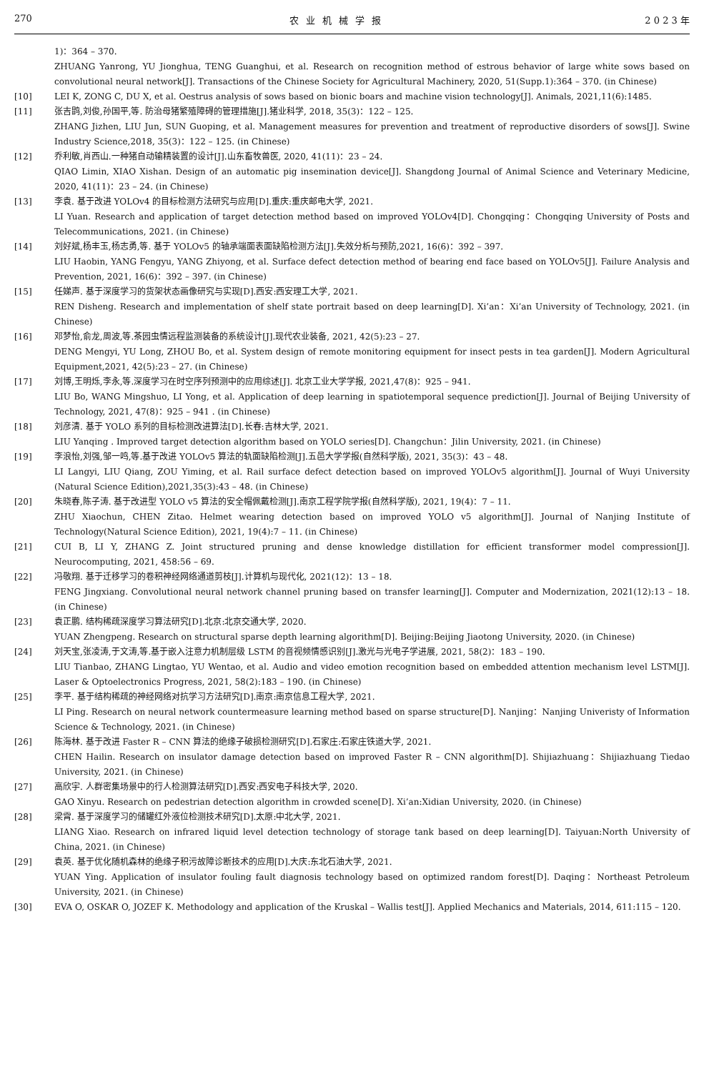270 农业机械学报 2 0 2 3 年
1)：364 – 370.
ZHUANG Yanrong, YU Jionghua, TENG Guanghui, et al. Research on recognition method of estrous behavior of large white sows based on convolutional neural network[J]. Transactions of the Chinese Society for Agricultural Machinery, 2020, 51(Supp.1):364 – 370. (in Chinese)
[10] LEI K, ZONG C, DU X, et al. Oestrus analysis of sows based on bionic boars and machine vision technology[J]. Animals, 2021,11(6):1485.
[11] 张吉鹍,刘俊,孙国平,等. 防治母猪繁殖障碍的管理措施[J].猪业科学, 2018, 35(3)：122 – 125.
ZHANG Jizhen, LIU Jun, SUN Guoping, et al. Management measures for prevention and treatment of reproductive disorders of sows[J]. Swine Industry Science,2018, 35(3)：122 – 125. (in Chinese)
[12] 乔利敏,肖西山.一种猪自动输精装置的设计[J].山东畜牧兽医, 2020, 41(11)：23 – 24.
QIAO Limin, XIAO Xishan. Design of an automatic pig insemination device[J]. Shangdong Journal of Animal Science and Veterinary Medicine, 2020, 41(11)：23 – 24. (in Chinese)
[13] 李袁. 基于改进 YOLOv4 的目标检测方法研究与应用[D].重庆:重庆邮电大学, 2021.
LI Yuan. Research and application of target detection method based on improved YOLOv4[D]. Chongqing：Chongqing University of Posts and Telecommunications, 2021. (in Chinese)
[14] 刘好斌,杨丰玉,杨志勇,等. 基于 YOLOv5 的轴承端面表面缺陷检测方法[J].失效分析与预防,2021, 16(6)：392 – 397.
LIU Haobin, YANG Fengyu, YANG Zhiyong, et al. Surface defect detection method of bearing end face based on YOLOv5[J]. Failure Analysis and Prevention, 2021, 16(6)：392 – 397. (in Chinese)
[15] 任娣声. 基于深度学习的货架状态画像研究与实现[D].西安:西安理工大学, 2021.
REN Disheng. Research and implementation of shelf state portrait based on deep learning[D]. Xi’an：Xi’an University of Technology, 2021. (in Chinese)
[16] 邓梦怡,俞龙,周波,等.茶园虫情远程监测装备的系统设计[J].现代农业装备, 2021, 42(5):23 – 27.
DENG Mengyi, YU Long, ZHOU Bo, et al. System design of remote monitoring equipment for insect pests in tea garden[J]. Modern Agricultural Equipment,2021, 42(5):23 – 27. (in Chinese)
[17] 刘博,王明烁,李永,等.深度学习在时空序列预测中的应用综述[J]. 北京工业大学学报, 2021,47(8)：925 – 941.
LIU Bo, WANG Mingshuo, LI Yong, et al. Application of deep learning in spatiotemporal sequence prediction[J]. Journal of Beijing University of Technology, 2021, 47(8)：925 – 941 . (in Chinese)
[18] 刘彦清. 基于 YOLO 系列的目标检测改进算法[D].长春:吉林大学, 2021.
LIU Yanqing . Improved target detection algorithm based on YOLO series[D]. Changchun：Jilin University, 2021. (in Chinese)
[19] 李浪怡,刘强,邹一鸣,等.基于改进 YOLOv5 算法的轨面缺陷检测[J].五邑大学学报(自然科学版), 2021, 35(3)：43 – 48.
LI Langyi, LIU Qiang, ZOU Yiming, et al. Rail surface defect detection based on improved YOLOv5 algorithm[J]. Journal of Wuyi University (Natural Science Edition),2021,35(3):43 – 48. (in Chinese)
[20] 朱晓春,陈子涛. 基于改进型 YOLO v5 算法的安全帽佩戴检测[J].南京工程学院学报(自然科学版), 2021, 19(4)：7 – 11.
ZHU Xiaochun, CHEN Zitao. Helmet wearing detection based on improved YOLO v5 algorithm[J]. Journal of Nanjing Institute of Technology(Natural Science Edition), 2021, 19(4):7 – 11. (in Chinese)
[21] CUI B, LI Y, ZHANG Z. Joint structured pruning and dense knowledge distillation for efficient transformer model compression[J]. Neurocomputing, 2021, 458:56 – 69.
[22] 冯敬翔. 基于迁移学习的卷积神经网络通道剪枝[J].计算机与现代化, 2021(12)：13 – 18.
FENG Jingxiang. Convolutional neural network channel pruning based on transfer learning[J]. Computer and Modernization, 2021(12):13 – 18. (in Chinese)
[23] 袁正鹏. 结构稀疏深度学习算法研究[D].北京:北京交通大学, 2020.
YUAN Zhengpeng. Research on structural sparse depth learning algorithm[D]. Beijing:Beijing Jiaotong University, 2020. (in Chinese)
[24] 刘天宝,张凌涛,于文涛,等.基于嵌入注意力机制层级 LSTM 的音视频情感识别[J].激光与光电子学进展, 2021, 58(2)：183 – 190.
LIU Tianbao, ZHANG Lingtao, YU Wentao, et al. Audio and video emotion recognition based on embedded attention mechanism level LSTM[J]. Laser & Optoelectronics Progress, 2021, 58(2):183 – 190. (in Chinese)
[25] 李平. 基于结构稀疏的神经网络对抗学习方法研究[D].南京:南京信息工程大学, 2021.
LI Ping. Research on neural network countermeasure learning method based on sparse structure[D]. Nanjing：Nanjing Univeristy of Information Science & Technology, 2021. (in Chinese)
[26] 陈海林. 基于改进 Faster R – CNN 算法的绝缘子破损检测研究[D].石家庄:石家庄铁道大学, 2021.
CHEN Hailin. Research on insulator damage detection based on improved Faster R – CNN algorithm[D]. Shijiazhuang：Shijiazhuang Tiedao University, 2021. (in Chinese)
[27] 高欣宇. 人群密集场景中的行人检测算法研究[D].西安:西安电子科技大学, 2020.
GAO Xinyu. Research on pedestrian detection algorithm in crowded scene[D]. Xi’an:Xidian University, 2020. (in Chinese)
[28] 梁霄. 基于深度学习的储罐红外液位检测技术研究[D].太原:中北大学, 2021.
LIANG Xiao. Research on infrared liquid level detection technology of storage tank based on deep learning[D]. Taiyuan:North University of China, 2021. (in Chinese)
[29] 袁英. 基于优化随机森林的绝缘子积污故障诊断技术的应用[D].大庆:东北石油大学, 2021.
YUAN Ying. Application of insulator fouling fault diagnosis technology based on optimized random forest[D]. Daqing：Northeast Petroleum University, 2021. (in Chinese)
[30] EVA O, OSKAR O, JOZEF K. Methodology and application of the Kruskal – Wallis test[J]. Applied Mechanics and Materials, 2014, 611:115 – 120.